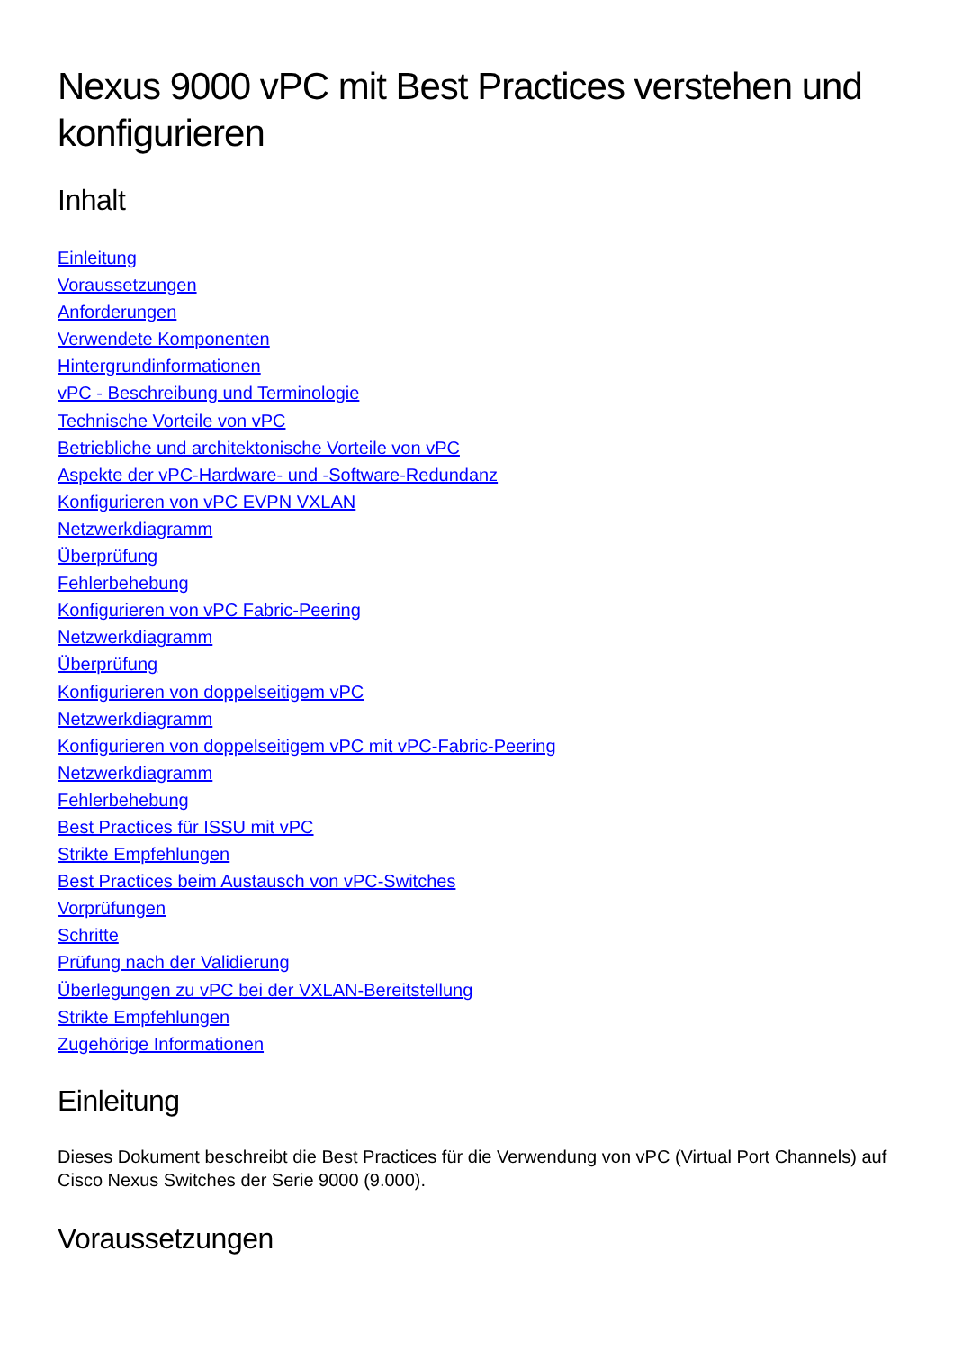Nexus 9000 vPC mit Best Practices verstehen und konfigurieren
Inhalt
Einleitung
Voraussetzungen
Anforderungen
Verwendete Komponenten
Hintergrundinformationen
vPC - Beschreibung und Terminologie
Technische Vorteile von vPC
Betriebliche und architektonische Vorteile von vPC
Aspekte der vPC-Hardware- und -Software-Redundanz
Konfigurieren von vPC EVPN VXLAN
Netzwerkdiagramm
Überprüfung
Fehlerbehebung
Konfigurieren von vPC Fabric-Peering
Netzwerkdiagramm
Überprüfung
Konfigurieren von doppelseitigem vPC
Netzwerkdiagramm
Konfigurieren von doppelseitigem vPC mit vPC-Fabric-Peering
Netzwerkdiagramm
Fehlerbehebung
Best Practices für ISSU mit vPC
Strikte Empfehlungen
Best Practices beim Austausch von vPC-Switches
Vorprüfungen
Schritte
Prüfung nach der Validierung
Überlegungen zu vPC bei der VXLAN-Bereitstellung
Strikte Empfehlungen
Zugehörige Informationen
Einleitung
Dieses Dokument beschreibt die Best Practices für die Verwendung von vPC (Virtual Port Channels) auf Cisco Nexus Switches der Serie 9000 (9.000).
Voraussetzungen